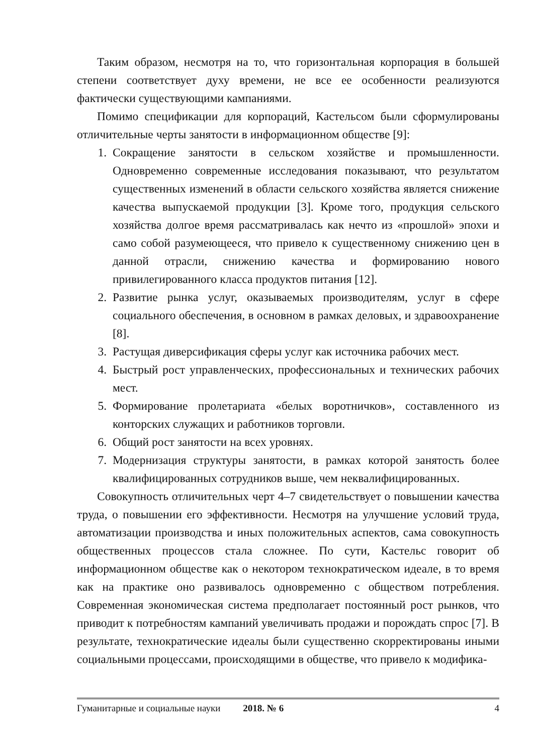Таким образом, несмотря на то, что горизонтальная корпорация в большей степени соответствует духу времени, не все ее особенности реализуются фактически существующими кампаниями.
Помимо спецификации для корпораций, Кастельсом были сформулированы отличительные черты занятости в информационном обществе [9]:
1. Сокращение занятости в сельском хозяйстве и промышленности. Одновременно современные исследования показывают, что результатом существенных изменений в области сельского хозяйства является снижение качества выпускаемой продукции [3]. Кроме того, продукция сельского хозяйства долгое время рассматривалась как нечто из «прошлой» эпохи и само собой разумеющееся, что привело к существенному снижению цен в данной отрасли, снижению качества и формированию нового привилегированного класса продуктов питания [12].
2. Развитие рынка услуг, оказываемых производителям, услуг в сфере социального обеспечения, в основном в рамках деловых, и здравоохранение [8].
3. Растущая диверсификация сферы услуг как источника рабочих мест.
4. Быстрый рост управленческих, профессиональных и технических рабочих мест.
5. Формирование пролетариата «белых воротничков», составленного из конторских служащих и работников торговли.
6. Общий рост занятости на всех уровнях.
7. Модернизация структуры занятости, в рамках которой занятость более квалифицированных сотрудников выше, чем неквалифицированных.
Совокупность отличительных черт 4–7 свидетельствует о повышении качества труда, о повышении его эффективности. Несмотря на улучшение условий труда, автоматизации производства и иных положительных аспектов, сама совокупность общественных процессов стала сложнее. По сути, Кастельс говорит об информационном обществе как о некотором технократическом идеале, в то время как на практике оно развивалось одновременно с обществом потребления. Современная экономическая система предполагает постоянный рост рынков, что приводит к потребностям кампаний увеличивать продажи и порождать спрос [7]. В результате, технократические идеалы были существенно скорректированы иными социальными процессами, происходящими в обществе, что привело к модифика-
Гуманитарные и социальные науки 2018. № 6 4